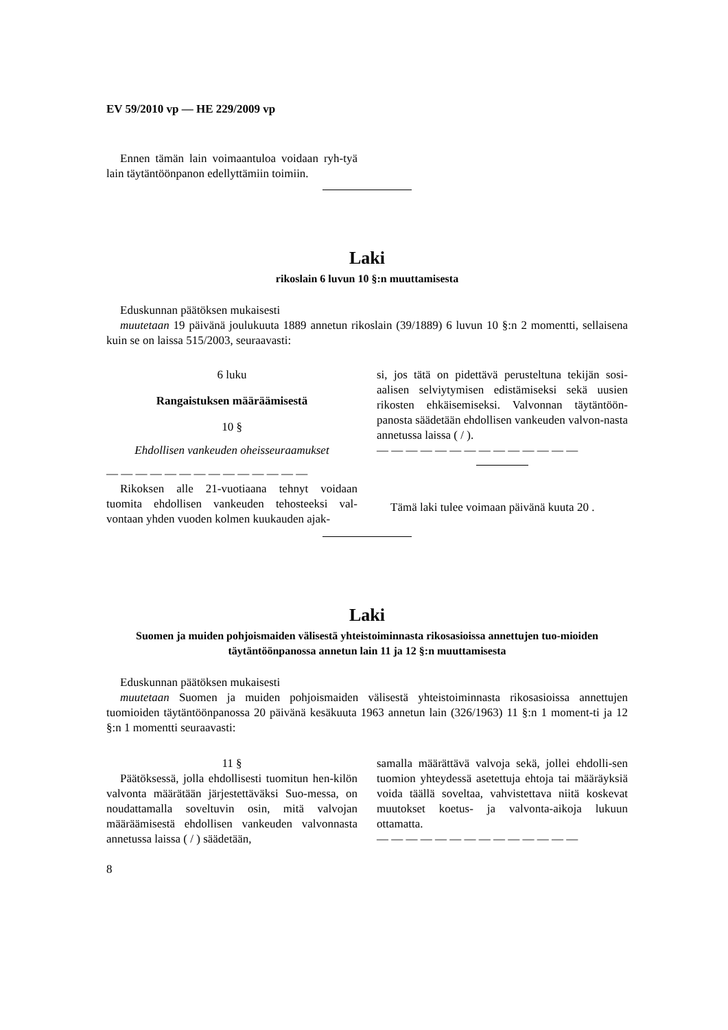EV 59/2010 vp — HE 229/2009 vp
Ennen tämän lain voimaantuloa voidaan ryh-tyä lain täytäntöönpanon edellyttämiin toimiin.
Laki
rikoslain 6 luvun 10 §:n muuttamisesta
Eduskunnan päätöksen mukaisesti
muutetaan 19 päivänä joulukuuta 1889 annetun rikoslain (39/1889) 6 luvun 10 §:n 2 momentti, sellaisena kuin se on laissa 515/2003, seuraavasti:
6 luku
Rangaistuksen määräämisestä
10 §
Ehdollisen vankeuden oheisseuraamukset
— — — — — — — — — — — — — —
Rikoksen alle 21-vuotiaana tehnyt voidaan tuomita ehdollisen vankeuden tehosteeksi val-vontaan yhden vuoden kolmen kuukauden ajak-
si, jos tätä on pidettävä perusteltuna tekijän sosi-aalisen selviytymisen edistämiseksi sekä uusien rikosten ehkäisemiseksi. Valvonnan täytäntöön-panosta säädetään ehdollisen vankeuden valvon-nasta annetussa laissa ( / ).
— — — — — — — — — — — — — —
Tämä laki tulee voimaan päivänä kuuta 20 .
Laki
Suomen ja muiden pohjoismaiden välisestä yhteistoiminnasta rikosasioissa annettujen tuo-mioiden täytäntöönpanossa annetun lain 11 ja 12 §:n muuttamisesta
Eduskunnan päätöksen mukaisesti
muutetaan Suomen ja muiden pohjoismaiden välisestä yhteistoiminnasta rikosasioissa annettujen tuomioiden täytäntöönpanossa 20 päivänä kesäkuuta 1963 annetun lain (326/1963) 11 §:n 1 moment-ti ja 12 §:n 1 momentti seuraavasti:
11 §
Päätöksessä, jolla ehdollisesti tuomitun hen-kilön valvonta määrätään järjestettäväksi Suo-messa, on noudattamalla soveltuvin osin, mitä valvojan määräämisestä ehdollisen vankeuden valvonnasta annetussa laissa ( / ) säädetään,
samalla määrättävä valvoja sekä, jollei ehdolli-sen tuomion yhteydessä asetettuja ehtoja tai määräyksiä voida täällä soveltaa, vahvistettava niitä koskevat muutokset koetus- ja valvonta-aikoja lukuun ottamatta.
— — — — — — — — — — — — — —
8